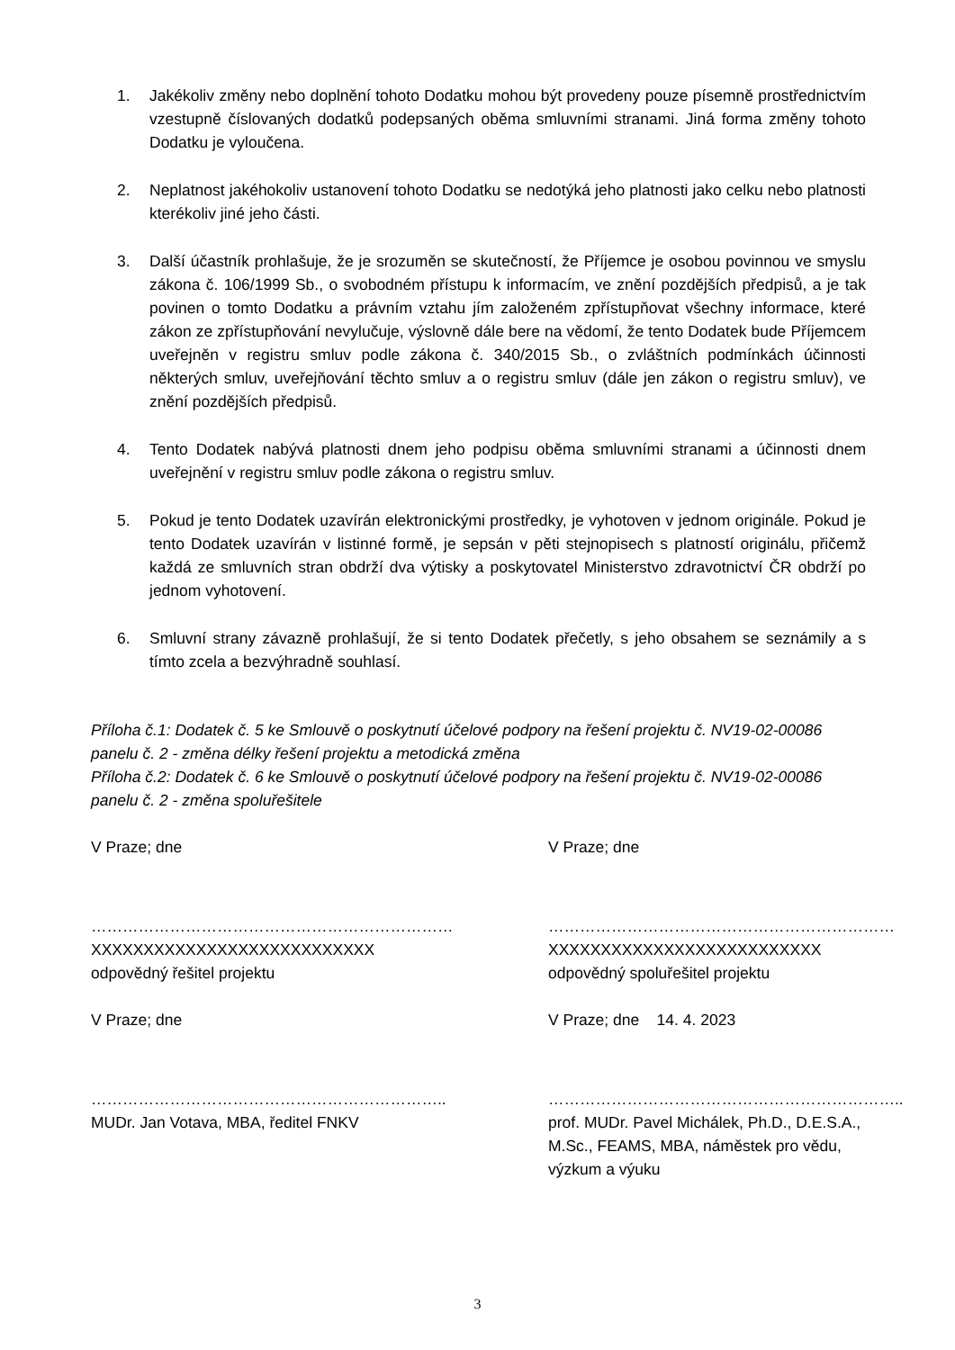1. Jakékoliv změny nebo doplnění tohoto Dodatku mohou být provedeny pouze písemně prostřednictvím vzestupně číslovaných dodatků podepsaných oběma smluvními stranami. Jiná forma změny tohoto Dodatku je vyloučena.
2. Neplatnost jakéhokoliv ustanovení tohoto Dodatku se nedotýká jeho platnosti jako celku nebo platnosti kterékoliv jiné jeho části.
3. Další účastník prohlašuje, že je srozuměn se skutečností, že Příjemce je osobou povinnou ve smyslu zákona č. 106/1999 Sb., o svobodném přístupu k informacím, ve znění pozdějších předpisů, a je tak povinen o tomto Dodatku a právním vztahu jím založeném zpřístupňovat všechny informace, které zákon ze zpřístupňování nevylučuje, výslovně dále bere na vědomí, že tento Dodatek bude Příjemcem uveřejněn v registru smluv podle zákona č. 340/2015 Sb., o zvláštních podmínkách účinnosti některých smluv, uveřejňování těchto smluv a o registru smluv (dále jen zákon o registru smluv), ve znění pozdějších předpisů.
4. Tento Dodatek nabývá platnosti dnem jeho podpisu oběma smluvními stranami a účinnosti dnem uveřejnění v registru smluv podle zákona o registru smluv.
5. Pokud je tento Dodatek uzavírán elektronickými prostředky, je vyhotoven v jednom originále. Pokud je tento Dodatek uzavírán v listinné formě, je sepsán v pěti stejnopisech s platností originálu, přičemž každá ze smluvních stran obdrží dva výtisky a poskytovatel Ministerstvo zdravotnictví ČR obdrží po jednom vyhotovení.
6. Smluvní strany závazně prohlašují, že si tento Dodatek přečetly, s jeho obsahem se seznámily a s tímto zcela a bezvýhradně souhlasí.
Příloha č.1: Dodatek č. 5 ke Smlouvě o poskytnutí účelové podpory na řešení projektu č. NV19-02-00086 panelu č. 2 - změna délky řešení projektu a metodická změna
Příloha č.2: Dodatek č. 6 ke Smlouvě o poskytnutí účelové podpory na řešení projektu č. NV19-02-00086 panelu č. 2 - změna spoluřešitele
V Praze; dne V Praze; dne
……………………………………………………………
XXXXXXXXXXXXXXXXXXXXXXXXXXX
odpovědný řešitel projektu
…………………………………………………………
XXXXXXXXXXXXXXXXXXXXXXXXXX
odpovědný spoluřešitel projektu
V Praze; dne V Praze; dne 14. 4. 2023
…………………………………………………………..
MUDr. Jan Votava, MBA, ředitel FNKV
…………………………………………………………..
prof. MUDr. Pavel Michálek, Ph.D., D.E.S.A., M.Sc., FEAMS, MBA, náměstek pro vědu, výzkum a výuku
3